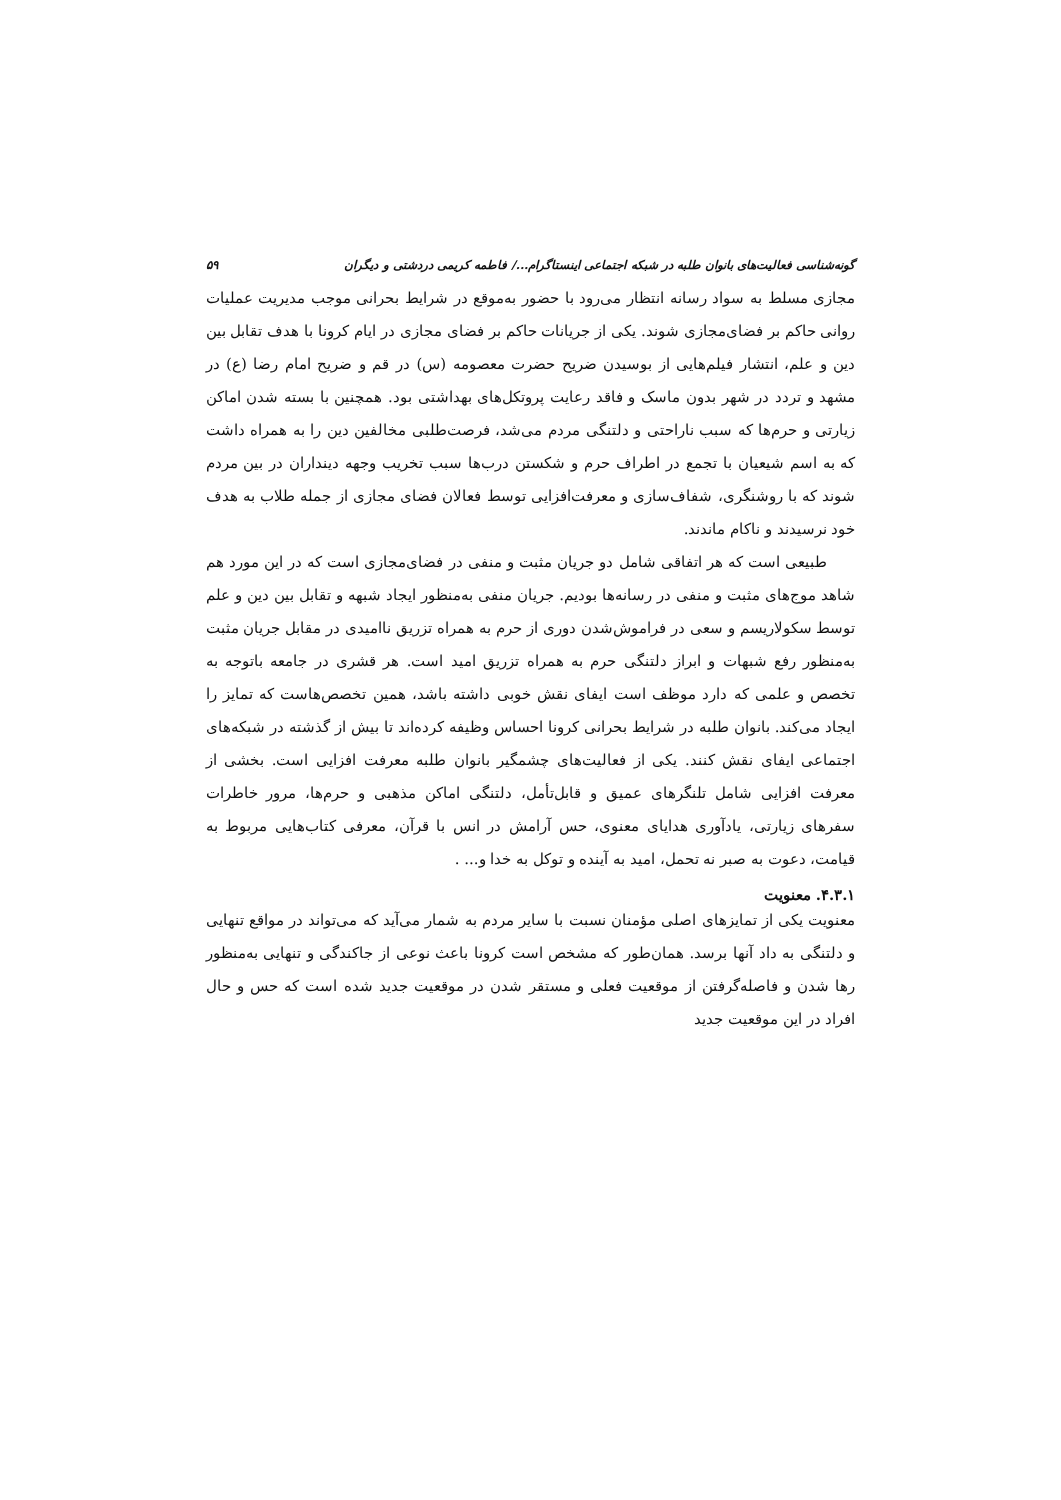گونه‌شناسی فعالیت‌های بانوان طلبه در شبکه اجتماعی اینستاگرام.../ فاطمه کریمی دردشتی و دیگران ۵۹
مجازی مسلط به سواد رسانه انتظار می‌رود با حضور به‌موقع در شرایط بحرانی موجب مدیریت عملیات روانی حاکم بر فضای‌مجازی شوند. یکی از جریانات حاکم بر فضای مجازی در ایام کرونا با هدف تقابل بین دین و علم، انتشار فیلم‌هایی از بوسیدن ضریح حضرت معصومه (س) در قم و ضریح امام رضا (ع) در مشهد و تردد در شهر بدون ماسک و فاقد رعایت پروتکل‌های بهداشتی بود. همچنین با بسته شدن اماکن زیارتی و حرم‌ها که سبب ناراحتی و دلتنگی مردم می‌شد، فرصت‌طلبی مخالفین دین را به همراه داشت که به اسم شیعیان با تجمع در اطراف حرم و شکستن درب‌ها سبب تخریب وجهه دینداران در بین مردم شوند که با روشنگری، شفاف‌سازی و معرفت‌افزایی توسط فعالان فضای مجازی از جمله طلاب به هدف خود نرسیدند و ناکام ماندند.
طبیعی است که هر اتفاقی شامل دو جریان مثبت و منفی در فضای‌مجازی است که در این مورد هم شاهد موج‌های مثبت و منفی در رسانه‌ها بودیم. جریان منفی به‌منظور ایجاد شبهه و تقابل بین دین و علم توسط سکولاریسم و سعی در فراموش‌شدن دوری از حرم به همراه تزریق ناامیدی در مقابل جریان مثبت به‌منظور رفع شبهات و ابراز دلتنگی حرم به همراه تزریق امید است. هر قشری در جامعه باتوجه به تخصص و علمی که دارد موظف است ایفای نقش خوبی داشته باشد، همین تخصص‌هاست که تمایز را ایجاد می‌کند. بانوان طلبه در شرایط بحرانی کرونا احساس وظیفه کرده‌اند تا بیش از گذشته در شبکه‌های اجتماعی ایفای نقش کنند. یکی از فعالیت‌های چشمگیر بانوان طلبه معرفت افزایی است. بخشی از معرفت افزایی شامل تلنگرهای عمیق و قابل‌تأمل، دلتنگی اماکن مذهبی و حرم‌ها، مرور خاطرات سفرهای زیارتی، یادآوری هدایای معنوی، حس آرامش در انس با قرآن، معرفی کتاب‌هایی مربوط به قیامت، دعوت به صبر نه تحمل، امید به آینده و توکل به خدا و... .
۴.۳.۱. معنویت
معنویت یکی از تمایزهای اصلی مؤمنان نسبت با سایر مردم به شمار می‌آید که می‌تواند در مواقع تنهایی و دلتنگی به داد آنها برسد. همان‌طور که مشخص است کرونا باعث نوعی از جاکندگی و تنهایی به‌منظور رها شدن و فاصله‌گرفتن از موقعیت فعلی و مستقر شدن در موقعیت جدید شده است که حس و حال افراد در این موقعیت جدید